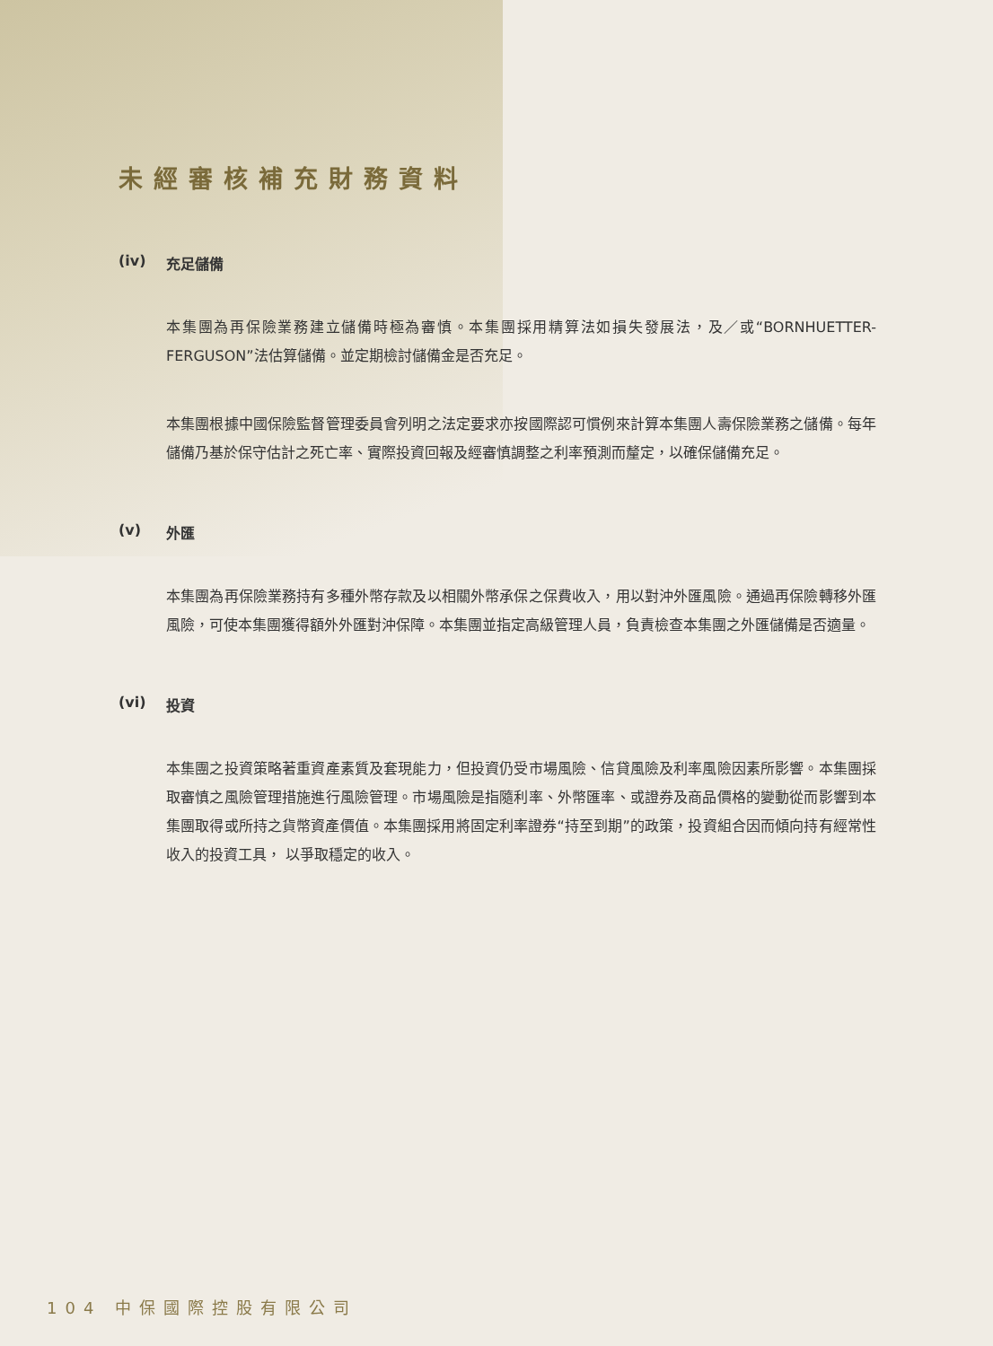未經審核補充財務資料
(iv) 充足儲備
本集團為再保險業務建立儲備時極為審慎。本集團採用精算法如損失發展法，及／或“BORNHUETTER-FERGUSON”法估算儲備。並定期檢討儲備金是否充足。
本集團根據中國保險監督管理委員會列明之法定要求亦按國際認可慣例來計算本集團人壽保險業務之儲備。每年儲備乃基於保守估計之死亡率、實際投資回報及經審慎調整之利率預測而釐定，以確保儲備充足。
(v) 外匯
本集團為再保險業務持有多種外幣存款及以相關外幣承保之保費收入，用以對沖外匯風險。通過再保險轉移外匯風險，可使本集團獲得額外外匯對沖保障。本集團並指定高級管理人員，負責檢查本集團之外匯儲備是否適量。
(vi) 投資
本集團之投資策略著重資產素質及套現能力，但投資仍受市場風險、信貸風險及利率風險因素所影響。本集團採取審慎之風險管理措施進行風險管理。市場風險是指隨利率、外幣匯率、或證券及商品價格的變動從而影響到本集團取得或所持之貨幣資產價值。本集團採用將固定利率證券“持至到期”的政策，投資組合因而傾向持有經常性收入的投資工具， 以爭取穩定的收入。
104 中保國際控股有限公司